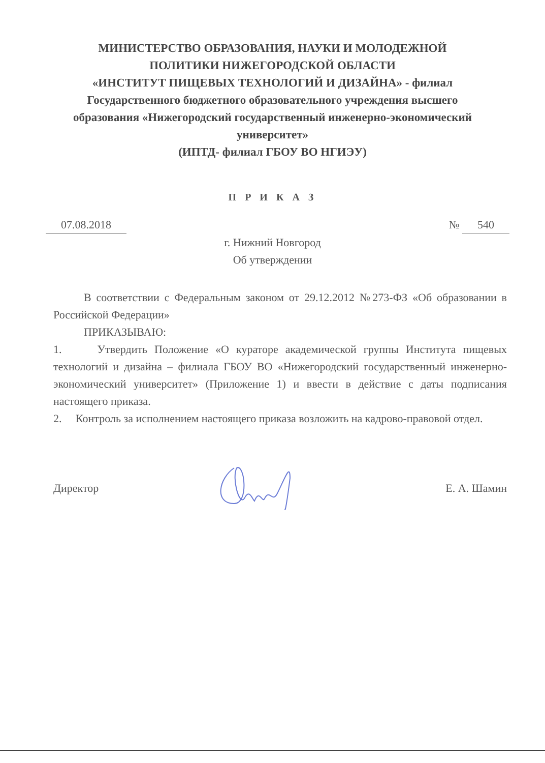МИНИСТЕРСТВО ОБРАЗОВАНИЯ, НАУКИ И МОЛОДЕЖНОЙ
ПОЛИТИКИ НИЖЕГОРОДСКОЙ ОБЛАСТИ
«ИНСТИТУТ ПИЩЕВЫХ ТЕХНОЛОГИЙ И ДИЗАЙНА» - филиал
Государственного бюджетного образовательного учреждения высшего
образования «Нижегородский государственный инженерно-экономический
университет»
(ИПТД- филиал ГБОУ ВО НГИЭУ)
П Р И К А З
07.08.2018 № 540
г. Нижний Новгород
Об утверждении
В соответствии с Федеральным законом от 29.12.2012 №273-ФЗ «Об образовании в Российской Федерации»
ПРИКАЗЫВАЮ:
1. Утвердить Положение «О кураторе академической группы Института пищевых технологий и дизайна – филиала ГБОУ ВО «Нижегородский государственный инженерно-экономический университет» (Приложение 1) и ввести в действие с даты подписания настоящего приказа.
2. Контроль за исполнением настоящего приказа возложить на кадрово-правовой отдел.
Директор Е. А. Шамин